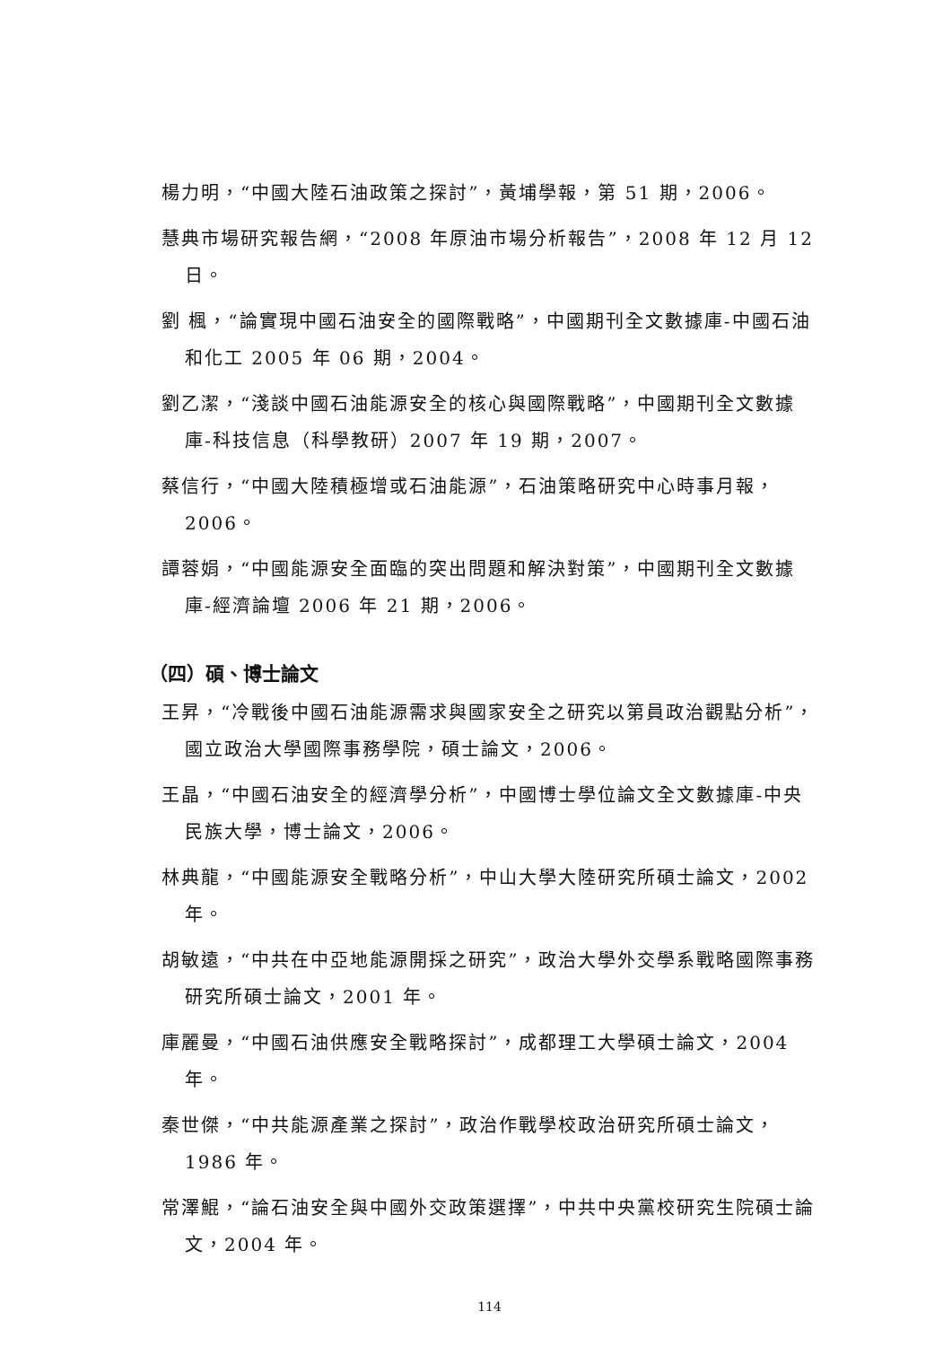楊力明，“中國大陸石油政策之探討”，黃埔學報，第 51 期，2006。
慧典市場研究報告網，“2008 年原油市場分析報告”，2008 年 12 月 12 日。
劉 楓，“論實現中國石油安全的國際戰略”，中國期刊全文數據庫-中國石油和化工 2005 年 06 期，2004。
劉乙潔，“淺談中國石油能源安全的核心與國際戰略”，中國期刊全文數據庫-科技信息（科學教研）2007 年 19 期，2007。
蔡信行，“中國大陸積極增或石油能源”，石油策略研究中心時事月報，2006。
譚蓉娟，“中國能源安全面臨的突出問題和解決對策”，中國期刊全文數據庫-經濟論壇 2006 年 21 期，2006。
（四）碩、博士論文
王昇，“冷戰後中國石油能源需求與國家安全之研究以第員政治觀點分析”，國立政治大學國際事務學院，碩士論文，2006。
王晶，“中國石油安全的經濟學分析”，中國博士學位論文全文數據庫-中央民族大學，博士論文，2006。
林典龍，“中國能源安全戰略分析”，中山大學大陸研究所碩士論文，2002 年。
胡敏遠，“中共在中亞地能源開採之研究”，政治大學外交學系戰略國際事務研究所碩士論文，2001 年。
庫麗曼，“中國石油供應安全戰略探討”，成都理工大學碩士論文，2004 年。
秦世傑，“中共能源產業之探討”，政治作戰學校政治研究所碩士論文，1986 年。
常澤鯤，“論石油安全與中國外交政策選擇”，中共中央黨校研究生院碩士論文，2004 年。
114